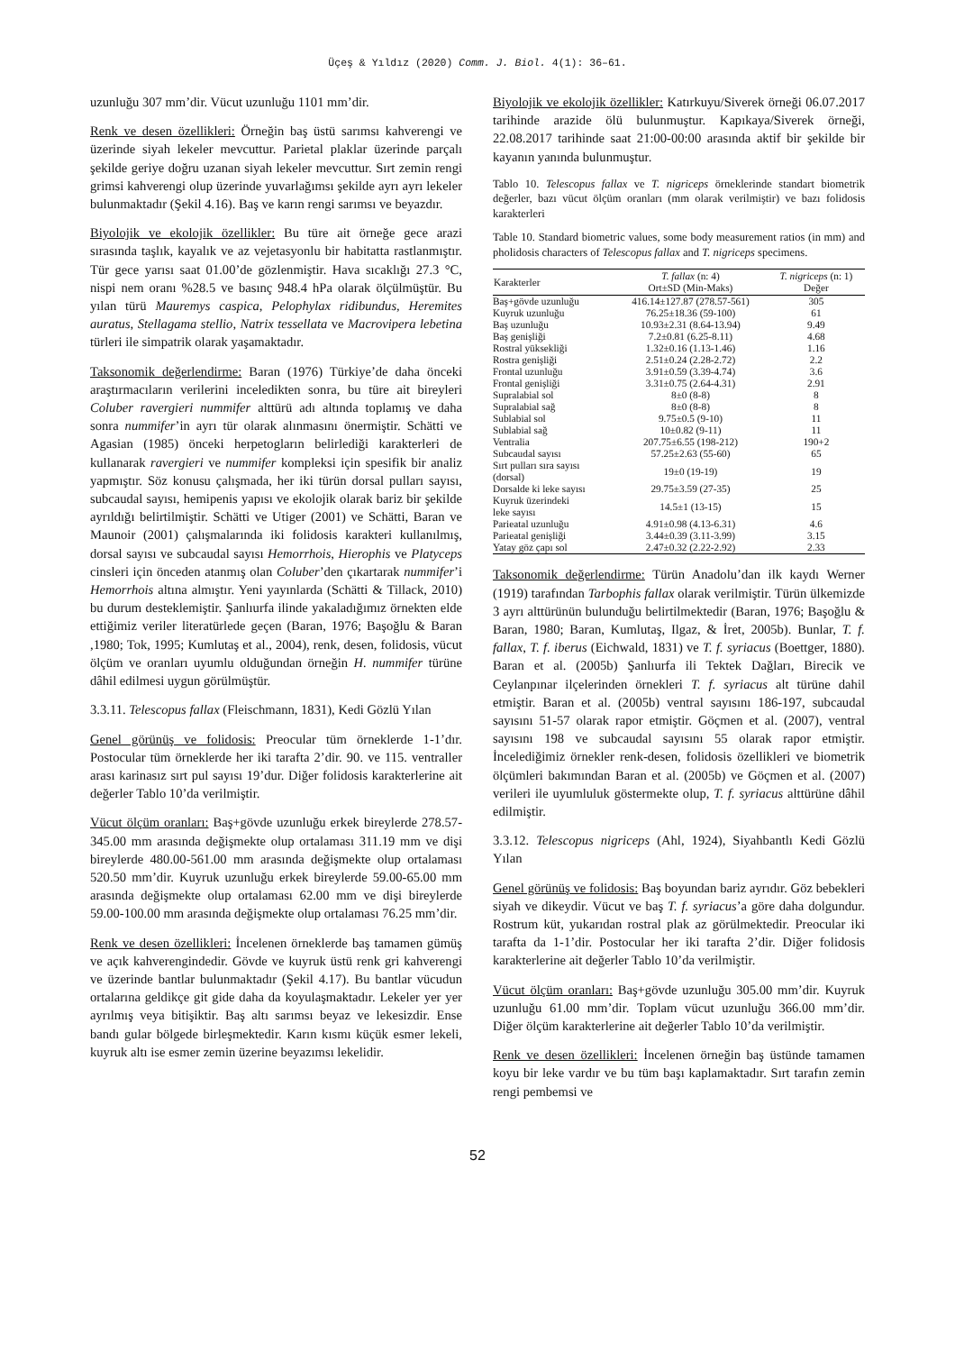Üçeş & Yıldız (2020) Comm. J. Biol. 4(1): 36–61.
uzunluğu 307 mm’dir. Vücut uzunluğu 1101 mm’dir.
Renk ve desen özellikleri: Örneğin baş üstü sarımsı kahverengi ve üzerinde siyah lekeler mevcuttur. Parietal plaklar üzerinde parçalı şekilde geriye doğru uzanan siyah lekeler mevcuttur. Sırt zemin rengi grimsi kahverengi olup üzerinde yuvarlağımsı şekilde ayrı ayrı lekeler bulunmaktadır (Şekil 4.16). Baş ve karın rengi sarımsı ve beyazdır.
Biyolojik ve ekolojik özellikler: Bu türe ait örneğe gece arazi sırasında taşlık, kayalık ve az vejetasyonlu bir habitatta rastlanmıştır. Tür gece yarısı saat 01.00’de gözlenmiştir. Hava sıcaklığı 27.3 °C, nispi nem oranı %28.5 ve basınç 948.4 hPa olarak ölçülmüştür. Bu yılan türü Mauremys caspica, Pelophylax ridibundus, Heremites auratus, Stellagama stellio, Natrix tessellata ve Macrovipera lebetina türleri ile simpatrik olarak yaşamaktadır.
Taksonomik değerlendirme: Baran (1976) Türkiye’de daha önceki araştırmacıların verilerini inceledikten sonra, bu türe ait bireyleri Coluber ravergieri nummifer alttürü adı altında toplamış ve daha sonra nummifer’in ayrı tür olarak alınmasını önermiştir. Schätti ve Agasian (1985) önceki herpetogların belirlediği karakterleri de kullanarak ravergieri ve nummifer kompleksi için spesifik bir analiz yapmıştır. Söz konusu çalışmada, her iki türün dorsal pulları sayısı, subcaudal sayısı, hemipenis yapısı ve ekolojik olarak bariz bir şekilde ayrıldığı belirtilmiştir. Schätti ve Utiger (2001) ve Schätti, Baran ve Maunoir (2001) çalışmalarında iki folidosis karakteri kullanılmış, dorsal sayısı ve subcaudal sayısı Hemorrhois, Hierophis ve Platyceps cinsleri için önceden atanmış olan Coluber’den çıkartarak nummifer’i Hemorrhois altına almıştır. Yeni yayınlarda (Schätti & Tillack, 2010) bu durum desteklemiştir. Şanlıurfa ilinde yakaladığımız örnekten elde ettiğimiz veriler literatürlede geçen (Baran, 1976; Başoğlu & Baran ,1980; Tok, 1995; Kumlutaş et al., 2004), renk, desen, folidosis, vücut ölçüm ve oranları uyumlu olduğundan örneğin H. nummifer türüne dâhil edilmesi uygun görülmüştür.
3.3.11. Telescopus fallax (Fleischmann, 1831), Kedi Gözlü Yılan
Genel görünüş ve folidosis: Preocular tüm örneklerde 1-1’dır. Postocular tüm örneklerde her iki tarafta 2’dir. 90. ve 115. ventraller arası karinasız sırt pul sayısı 19’dur. Diğer folidosis karakterlerine ait değerler Tablo 10’da verilmiştir.
Vücut ölçüm oranları: Baş+gövde uzunluğu erkek bireylerde 278.57-345.00 mm arasında değişmekte olup ortalaması 311.19 mm ve dişi bireylerde 480.00-561.00 mm arasında değişmekte olup ortalaması 520.50 mm’dir. Kuyruk uzunluğu erkek bireylerde 59.00-65.00 mm arasında değişmekte olup ortalaması 62.00 mm ve dişi bireylerde 59.00-100.00 mm arasında değişmekte olup ortalaması 76.25 mm’dir.
Renk ve desen özellikleri: İncelenen örneklerde baş tamamen gümüş ve açık kahverengindedir. Gövde ve kuyruk üstü renk gri kahverengi ve üzerinde bantlar bulunmaktadır (Şekil 4.17). Bu bantlar vücudun ortalarına geldikçe git gide daha da koyulaşmaktadır. Lekeler yer yer ayrılmış veya bitişiktir. Baş altı sarımsı beyaz ve lekesizdir. Ense bandı gular bölgede birleşmektedir. Karın kısmı küçük esmer lekeli, kuyruk altı ise esmer zemin üzerine beyazımsı lekelidir.
Biyolojik ve ekolojik özellikler: Katırkuyu/Siverek örneği 06.07.2017 tarihinde arazide ölü bulunmuştur. Kapıkaya/Siverek örneği, 22.08.2017 tarihinde saat 21:00-00:00 arasında aktif bir şekilde bir kayanın yanında bulunmuştur.
Tablo 10. Telescopus fallax ve T. nigriceps örneklerinde standart biometrik değerler, bazı vücut ölçüm oranları (mm olarak verilmiştir) ve bazı folidosis karakterleri
Table 10. Standard biometric values, some body measurement ratios (in mm) and pholidosis characters of Telescopus fallax and T. nigriceps specimens.
| Karakterler | T. fallax (n: 4) Ort±SD (Min-Maks) | T. nigriceps (n: 1) Değer |
| --- | --- | --- |
| Baş+gövde uzunluğu | 416.14±127.87 (278.57-561) | 305 |
| Kuyruk uzunluğu | 76.25±18.36 (59-100) | 61 |
| Baş uzunluğu | 10.93±2.31 (8.64-13.94) | 9.49 |
| Baş genişliği | 7.2±0.81 (6.25-8.11) | 4.68 |
| Rostral yüksekliği | 1.32±0.16 (1.13-1.46) | 1.16 |
| Rostra genişliği | 2.51±0.24 (2.28-2.72) | 2.2 |
| Frontal uzunluğu | 3.91±0.59 (3.39-4.74) | 3.6 |
| Frontal genişliği | 3.31±0.75 (2.64-4.31) | 2.91 |
| Supralabial sol | 8±0 (8-8) | 8 |
| Supralabial sağ | 8±0 (8-8) | 8 |
| Sublabial sol | 9.75±0.5 (9-10) | 11 |
| Sublabial sağ | 10±0.82 (9-11) | 11 |
| Ventralia | 207.75±6.55 (198-212) | 190+2 |
| Subcaudal sayısı | 57.25±2.63 (55-60) | 65 |
| Sırt pulları sıra sayısı (dorsal) | 19±0 (19-19) | 19 |
| Dorsalde ki leke sayısı | 29.75±3.59 (27-35) | 25 |
| Kuyruk üzerindeki leke sayısı | 14.5±1 (13-15) | 15 |
| Parieatal uzunluğu | 4.91±0.98 (4.13-6.31) | 4.6 |
| Parieatal genişliği | 3.44±0.39 (3.11-3.99) | 3.15 |
| Yatay göz çapı sol | 2.47±0.32 (2.22-2.92) | 2.33 |
Taksonomik değerlendirme: Türün Anadolu’dan ilk kaydı Werner (1919) tarafından Tarbophis fallax olarak verilmiştir. Türün ülkemizde 3 ayrı alttürünün bulunduğu belirtilmektedir (Baran, 1976; Başoğlu & Baran, 1980; Baran, Kumlutaş, Ilgaz, & İret, 2005b). Bunlar, T. f. fallax, T. f. iberus (Eichwald, 1831) ve T. f. syriacus (Boettger, 1880). Baran et al. (2005b) Şanlıurfa ili Tektek Dağları, Birecik ve Ceylanpınar ilçelerinden örnekleri T. f. syriacus alt türüne dahil etmiştir. Baran et al. (2005b) ventral sayısını 186-197, subcaudal sayısını 51-57 olarak rapor etmiştir. Göçmen et al. (2007), ventral sayısını 198 ve subcaudal sayısını 55 olarak rapor etmiştir. İncelediğimiz örnekler renk-desen, folidosis özellikleri ve biometrik ölçümleri bakımından Baran et al. (2005b) ve Göçmen et al. (2007) verileri ile uyumluluk göstermekte olup, T. f. syriacus alttürüne dâhil edilmiştir.
3.3.12. Telescopus nigriceps (Ahl, 1924), Siyahbantlı Kedi Gözlü Yılan
Genel görünüş ve folidosis: Baş boyundan bariz ayrıdır. Göz bebekleri siyah ve dikeydir. Vücut ve baş T. f. syriacus’a göre daha dolgundur. Rostrum küt, yukarıdan rostral plak az görülmektedir. Preocular iki tarafta da 1-1’dir. Postocular her iki tarafta 2’dir. Diğer folidosis karakterlerine ait değerler Tablo 10’da verilmiştir.
Vücut ölçüm oranları: Baş+gövde uzunluğu 305.00 mm’dir. Kuyruk uzunluğu 61.00 mm’dir. Toplam vücut uzunluğu 366.00 mm’dir. Diğer ölçüm karakterlerine ait değerler Tablo 10’da verilmiştir.
Renk ve desen özellikleri: İncelenen örneğin baş üstünde tamamen koyu bir leke vardır ve bu tüm başı kaplamaktadır. Sırt tarafın zemin rengi pembemsi ve
52